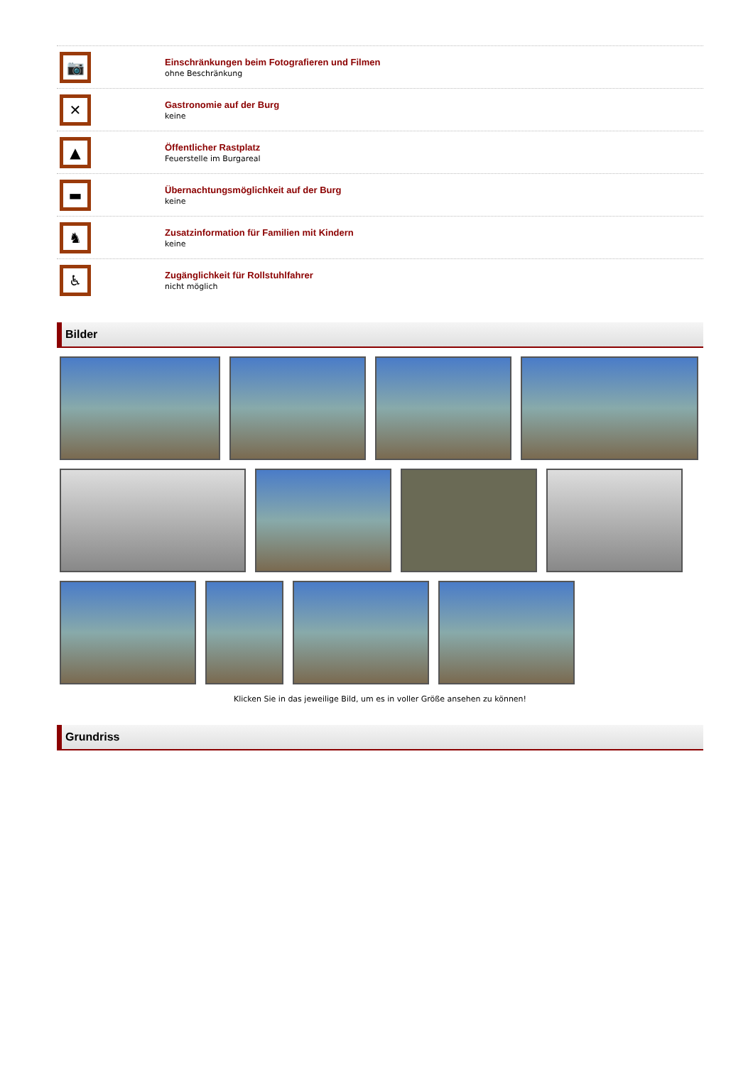📷
Einschränkungen beim Fotografieren und Filmen
ohne Beschränkung
✕
Gastronomie auf der Burg
keine
▲
Öffentlicher Rastplatz
Feuerstelle im Burgareal
▬
Übernachtungsmöglichkeit auf der Burg
keine
♞
Zusatzinformation für Familien mit Kindern
keine
♿
Zugänglichkeit für Rollstuhlfahrer
nicht möglich
Bilder
Klicken Sie in das jeweilige Bild, um es in voller Größe ansehen zu können!
Grundriss